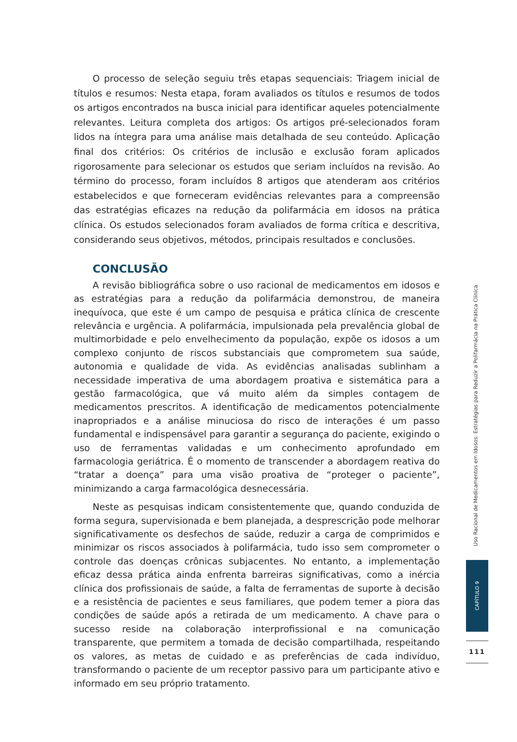O processo de seleção seguiu três etapas sequenciais: Triagem inicial de títulos e resumos: Nesta etapa, foram avaliados os títulos e resumos de todos os artigos encontrados na busca inicial para identificar aqueles potencialmente relevantes. Leitura completa dos artigos: Os artigos pré-selecionados foram lidos na íntegra para uma análise mais detalhada de seu conteúdo. Aplicação final dos critérios: Os critérios de inclusão e exclusão foram aplicados rigorosamente para selecionar os estudos que seriam incluídos na revisão. Ao término do processo, foram incluídos 8 artigos que atenderam aos critérios estabelecidos e que forneceram evidências relevantes para a compreensão das estratégias eficazes na redução da polifarmácia em idosos na prática clínica. Os estudos selecionados foram avaliados de forma crítica e descritiva, considerando seus objetivos, métodos, principais resultados e conclusões.
CONCLUSÃO
A revisão bibliográfica sobre o uso racional de medicamentos em idosos e as estratégias para a redução da polifarmácia demonstrou, de maneira inequívoca, que este é um campo de pesquisa e prática clínica de crescente relevância e urgência. A polifarmácia, impulsionada pela prevalência global de multimorbidade e pelo envelhecimento da população, expõe os idosos a um complexo conjunto de riscos substanciais que comprometem sua saúde, autonomia e qualidade de vida. As evidências analisadas sublinham a necessidade imperativa de uma abordagem proativa e sistemática para a gestão farmacológica, que vá muito além da simples contagem de medicamentos prescritos. A identificação de medicamentos potencialmente inapropriados e a análise minuciosa do risco de interações é um passo fundamental e indispensável para garantir a segurança do paciente, exigindo o uso de ferramentas validadas e um conhecimento aprofundado em farmacologia geriátrica. É o momento de transcender a abordagem reativa do “tratar a doença” para uma visão proativa de “proteger o paciente”, minimizando a carga farmacológica desnecessária.
Neste as pesquisas indicam consistentemente que, quando conduzida de forma segura, supervisionada e bem planejada, a desprescrição pode melhorar significativamente os desfechos de saúde, reduzir a carga de comprimidos e minimizar os riscos associados à polifarmácia, tudo isso sem comprometer o controle das doenças crônicas subjacentes. No entanto, a implementação eficaz dessa prática ainda enfrenta barreiras significativas, como a inércia clínica dos profissionais de saúde, a falta de ferramentas de suporte à decisão e a resistência de pacientes e seus familiares, que podem temer a piora das condições de saúde após a retirada de um medicamento. A chave para o sucesso reside na colaboração interprofissional e na comunicação transparente, que permitem a tomada de decisão compartilhada, respeitando os valores, as metas de cuidado e as preferências de cada indivíduo, transformando o paciente de um receptor passivo para um participante ativo e informado em seu próprio tratamento.
Uso Racional de Medicamentos em Idosos: Estratégias para Reduzir a Polifarmácia na Prática Clínica
CAPÍTULO 9
111